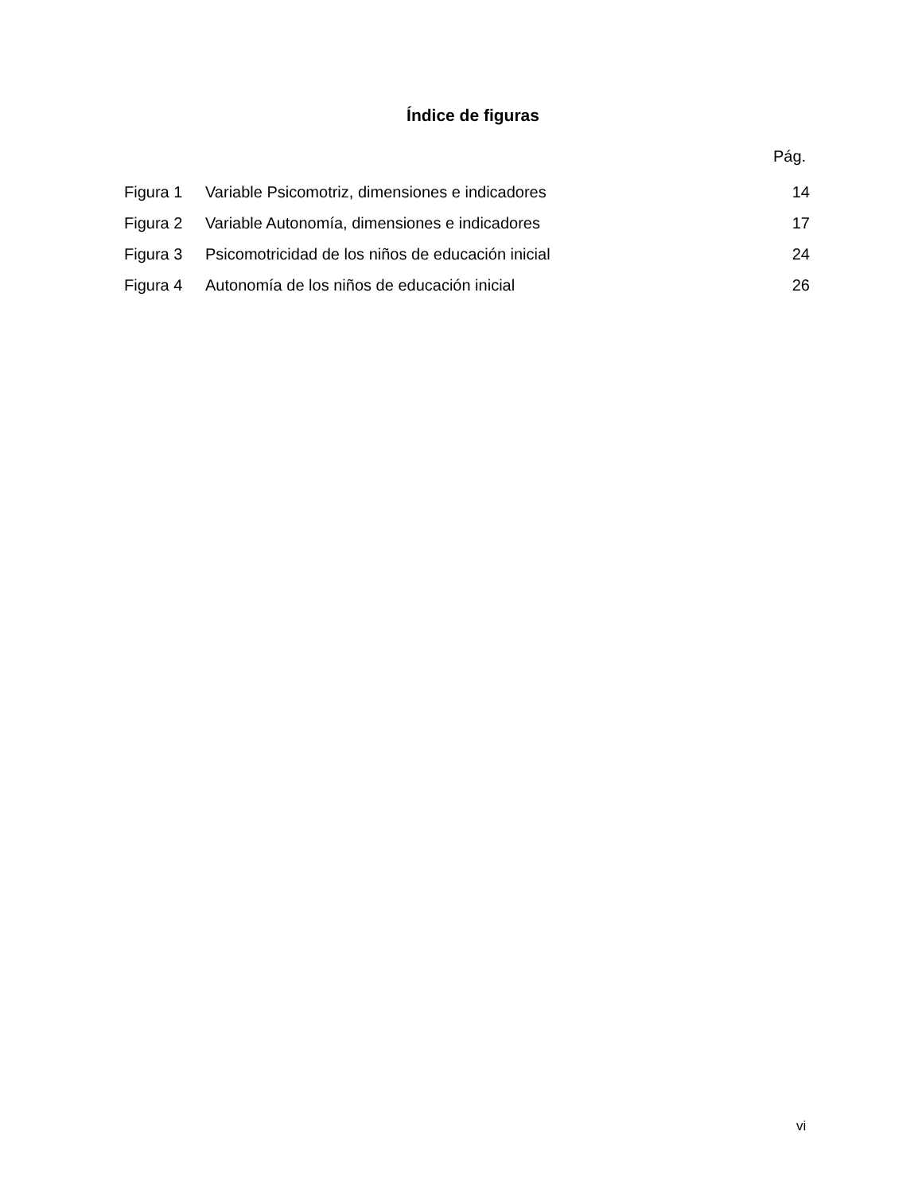Índice de figuras
Pág.
| Figura 1 | Variable Psicomotriz, dimensiones e indicadores | 14 |
| Figura 2 | Variable Autonomía, dimensiones e indicadores | 17 |
| Figura 3 | Psicomotricidad de los niños de educación inicial | 24 |
| Figura 4 | Autonomía de los niños de educación inicial | 26 |
vi